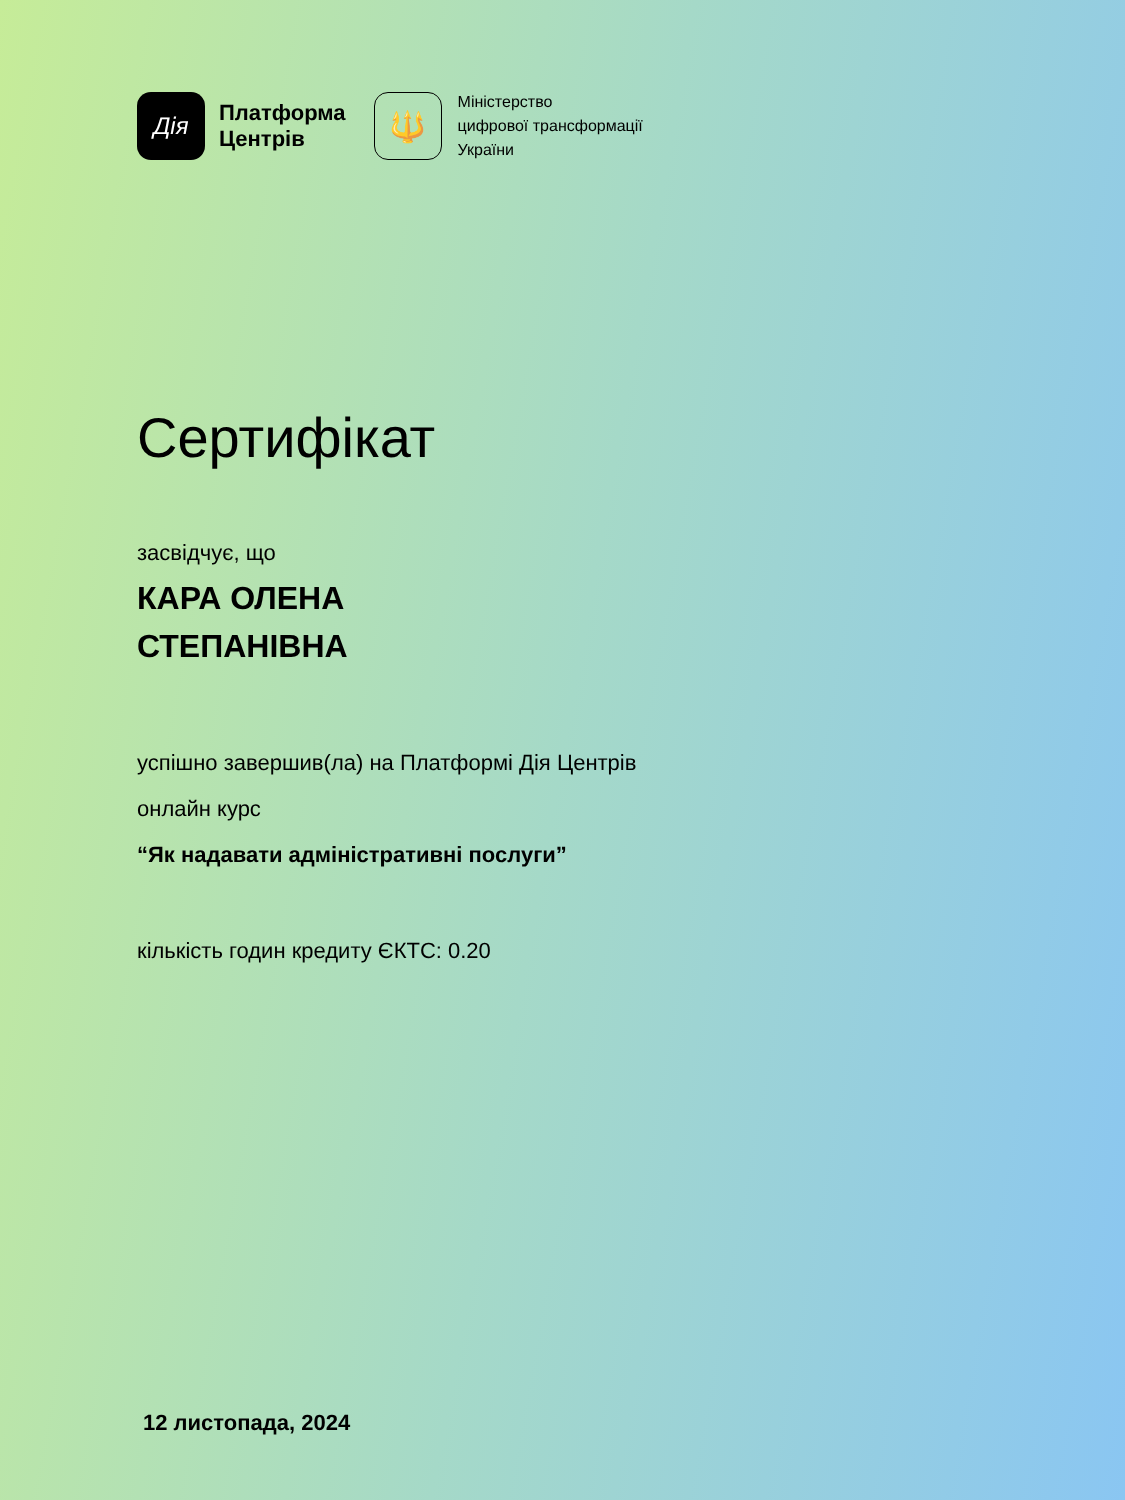Дія
Платформа
Центрів
🔱
Міністерство
цифрової трансформації
України
Сертифікат
засвідчує, що
КАРА ОЛЕНА
СТЕПАНІВНА
успішно завершив(ла) на Платформі Дія Центрів
онлайн курс
“Як надавати адміністративні послуги”
кількість годин кредиту ЄКТС: 0.20
12 листопада, 2024